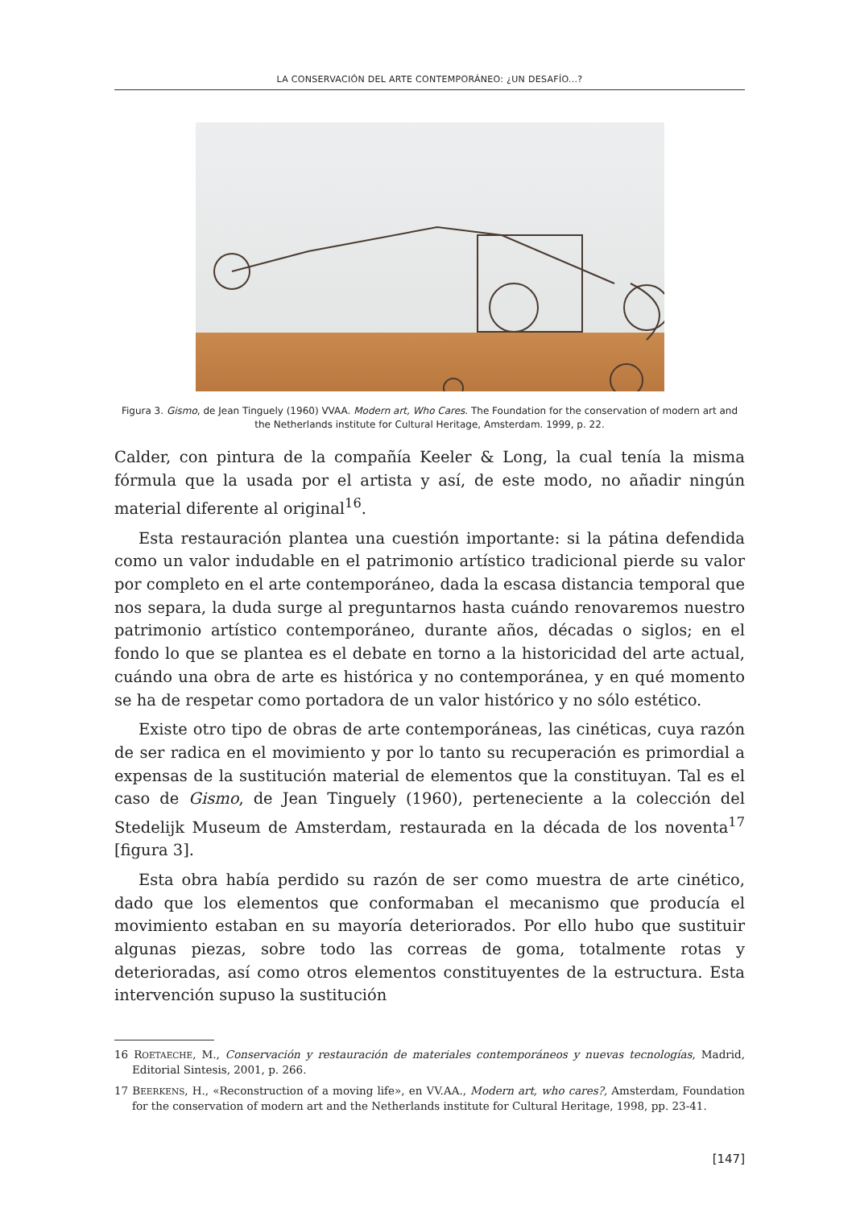LA CONSERVACIÓN DEL ARTE CONTEMPORÁNEO: ¿UN DESAFÍO...?
Figura 3. Gismo, de Jean Tinguely (1960) VVAA. Modern art, Who Cares. The Foundation for the conservation of modern art and the Netherlands institute for Cultural Heritage, Amsterdam. 1999, p. 22.
Calder, con pintura de la compañía Keeler & Long, la cual tenía la misma fórmula que la usada por el artista y así, de este modo, no añadir ningún material diferente al original<sup>16</sup>.
Esta restauración plantea una cuestión importante: si la pátina defendida como un valor indudable en el patrimonio artístico tradicional pierde su valor por completo en el arte contemporáneo, dada la escasa distancia temporal que nos separa, la duda surge al preguntarnos hasta cuándo renovaremos nuestro patrimonio artístico contemporáneo, durante años, décadas o siglos; en el fondo lo que se plantea es el debate en torno a la historicidad del arte actual, cuándo una obra de arte es histórica y no contemporánea, y en qué momento se ha de respetar como portadora de un valor histórico y no sólo estético.
Existe otro tipo de obras de arte contemporáneas, las cinéticas, cuya razón de ser radica en el movimiento y por lo tanto su recuperación es primordial a expensas de la sustitución material de elementos que la constituyan. Tal es el caso de Gismo, de Jean Tinguely (1960), perteneciente a la colección del Stedelijk Museum de Amsterdam, restaurada en la década de los noventa<sup>17</sup> [figura 3].
Esta obra había perdido su razón de ser como muestra de arte cinético, dado que los elementos que conformaban el mecanismo que producía el movimiento estaban en su mayoría deteriorados. Por ello hubo que sustituir algunas piezas, sobre todo las correas de goma, totalmente rotas y deterioradas, así como otros elementos constituyentes de la estructura. Esta intervención supuso la sustitución
16 ROETAECHE, M., Conservación y restauración de materiales contemporáneos y nuevas tecnologías, Madrid, Editorial Sintesis, 2001, p. 266.
17 BEERKENS, H., «Reconstruction of a moving life», en VV.AA., Modern art, who cares?, Amsterdam, Foundation for the conservation of modern art and the Netherlands institute for Cultural Heritage, 1998, pp. 23-41.
[147]